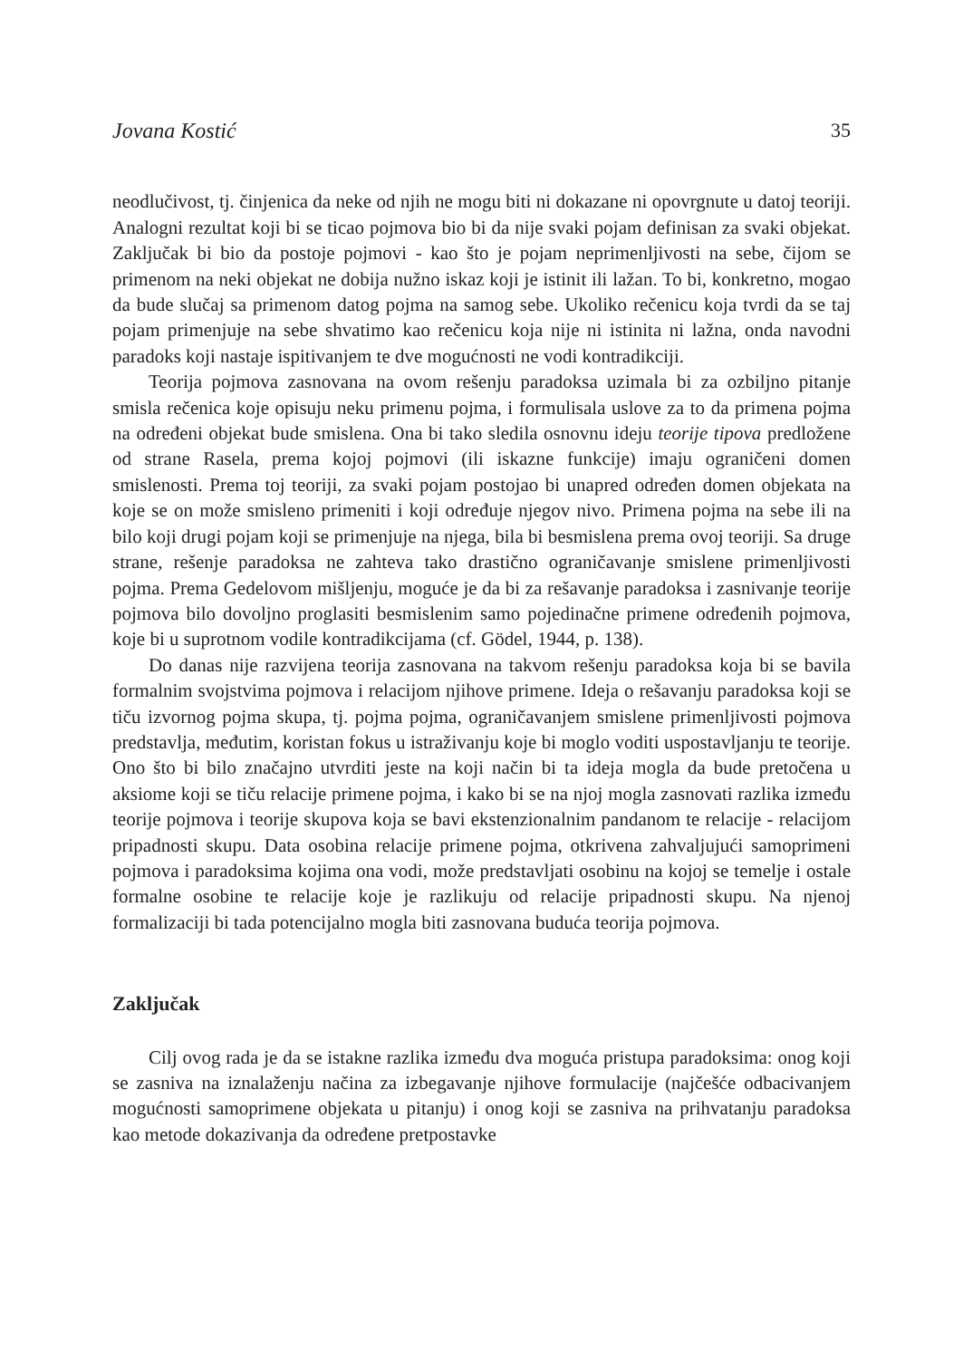Jovana Kostić 35
neodlučivost, tj. činjenica da neke od njih ne mogu biti ni dokazane ni opovrgnute u datoj teoriji. Analogni rezultat koji bi se ticao pojmova bio bi da nije svaki pojam definisan za svaki objekat. Zaključak bi bio da postoje pojmovi - kao što je pojam neprimenljivosti na sebe, čijom se primenom na neki objekat ne dobija nužno iskaz koji je istinit ili lažan. To bi, konkretno, mogao da bude slučaj sa primenom datog pojma na samog sebe. Ukoliko rečenicu koja tvrdi da se taj pojam primenjuje na sebe shvatimo kao rečenicu koja nije ni istinita ni lažna, onda navodni paradoks koji nastaje ispitivanjem te dve mogućnosti ne vodi kontradikciji.
Teorija pojmova zasnovana na ovom rešenju paradoksa uzimala bi za ozbiljno pitanje smisla rečenica koje opisuju neku primenu pojma, i formulisala uslove za to da primena pojma na određeni objekat bude smislena. Ona bi tako sledila osnovnu ideju teorije tipova predložene od strane Rasela, prema kojoj pojmovi (ili iskazne funkcije) imaju ograničeni domen smislenosti. Prema toj teoriji, za svaki pojam postojao bi unapred određen domen objekata na koje se on može smisleno primeniti i koji određuje njegov nivo. Primena pojma na sebe ili na bilo koji drugi pojam koji se primenjuje na njega, bila bi besmislena prema ovoj teoriji. Sa druge strane, rešenje paradoksa ne zahteva tako drastično ograničavanje smislene primenljivosti pojma. Prema Gedelovom mišljenju, moguće je da bi za rešavanje paradoksa i zasnivanje teorije pojmova bilo dovoljno proglasiti besmislenim samo pojedinačne primene određenih pojmova, koje bi u suprotnom vodile kontradikcijama (cf. Gödel, 1944, p. 138).
Do danas nije razvijena teorija zasnovana na takvom rešenju paradoksa koja bi se bavila formalnim svojstvima pojmova i relacijom njihove primene. Ideja o rešavanju paradoksa koji se tiču izvornog pojma skupa, tj. pojma pojma, ograničavanjem smislene primenljivosti pojmova predstavlja, međutim, koristan fokus u istraživanju koje bi moglo voditi uspostavljanju te teorije. Ono što bi bilo značajno utvrditi jeste na koji način bi ta ideja mogla da bude pretočena u aksiome koji se tiču relacije primene pojma, i kako bi se na njoj mogla zasnovati razlika između teorije pojmova i teorije skupova koja se bavi ekstenzionalnim pandanom te relacije - relacijom pripadnosti skupu. Data osobina relacije primene pojma, otkrivena zahvaljujući samoprimeni pojmova i paradoksima kojima ona vodi, može predstavljati osobinu na kojoj se temelje i ostale formalne osobine te relacije koje je razlikuju od relacije pripadnosti skupu. Na njenoj formalizaciji bi tada potencijalno mogla biti zasnovana buduća teorija pojmova.
Zaključak
Cilj ovog rada je da se istakne razlika između dva moguća pristupa paradoksima: onog koji se zasniva na iznalaženju načina za izbegavanje njihove formulacije (najčešće odbacivanjem mogućnosti samoprimene objekata u pitanju) i onog koji se zasniva na prihvatanju paradoksa kao metode dokazivanja da određene pretpostavke